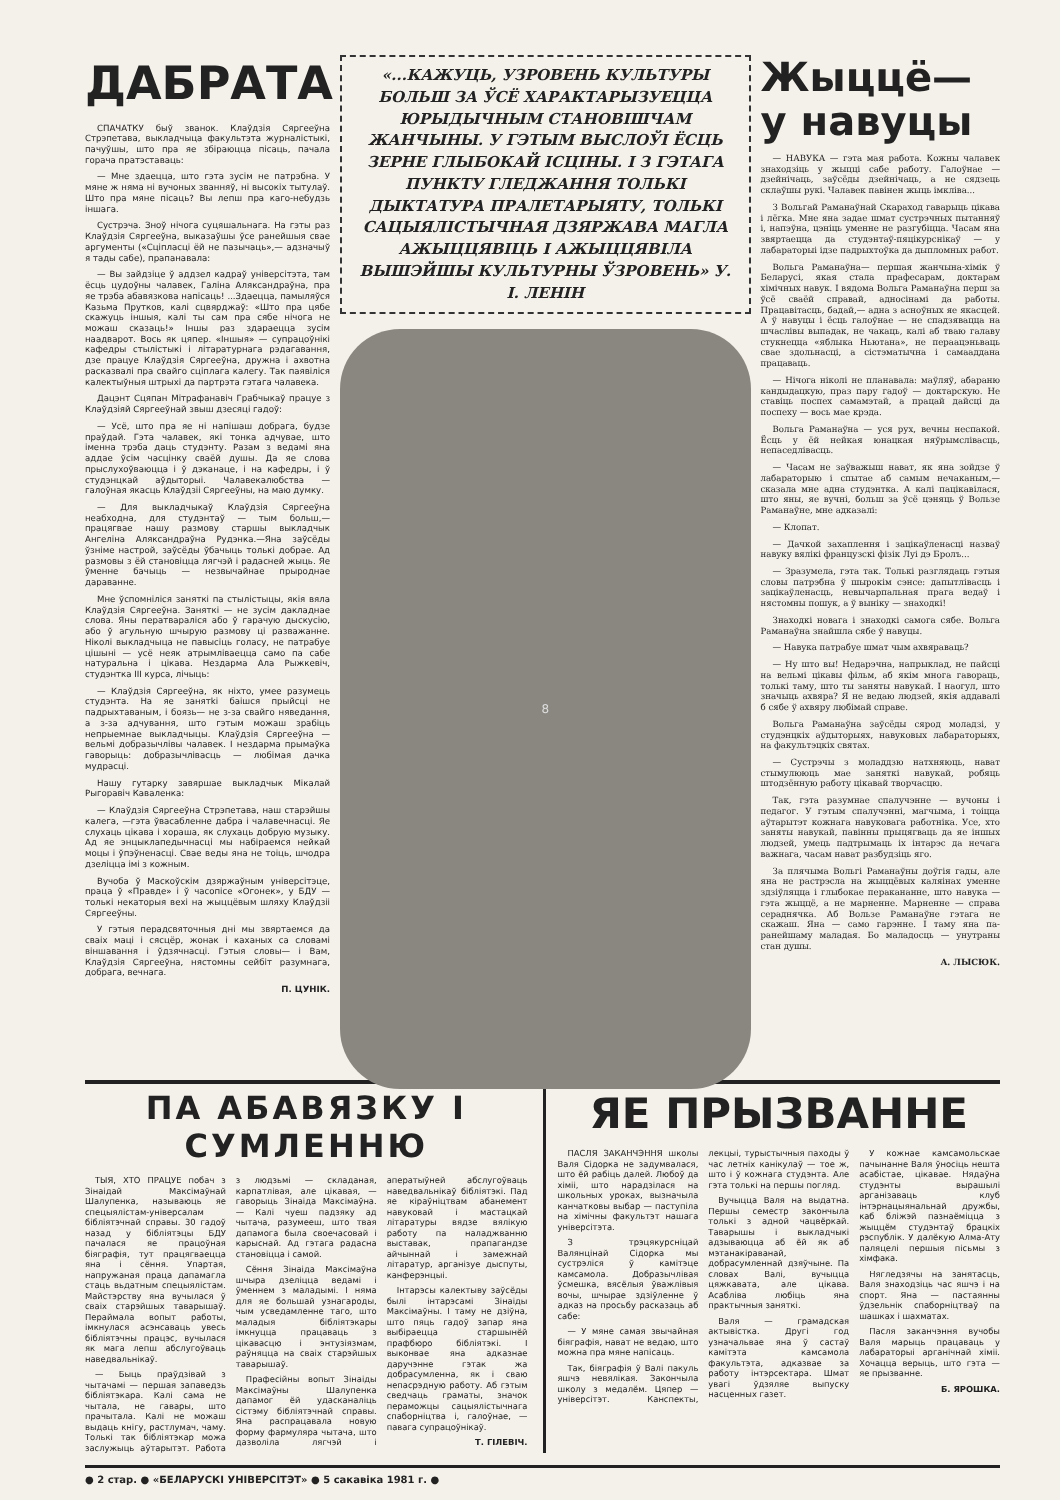ДАБРАТА
СПАЧАТКУ быў званок. Клаўдзія Сяргееўна Стрэпетава, выкладчыца факультэта журналістыкі, пачуўшы, што пра яе збіраюцца пісаць, пачала горача пратэставаць:
— Мне здаецца, што гэта зусім не патрэбна. У мяне ж няма ні вучоных званняў, ні высокіх тытулаў. Што пра мяне пісаць? Вы лепш пра каго-небудзь іншага.
Сустрэча. Зноў нічога суцяшальнага. На гэты раз Клаўдзія Сяргееўна, выказаўшы ўсе ранейшыя свае аргументы («Сціпласці ёй не пазычаць»,— адзначыў я тады сабе), прапанавала:
— Вы зайдзіце ў аддзел кадраў універсітэта, там ёсць цудоўны чалавек, Галіна Аляксандраўна, пра яе трэба абавязкова напісаць! ...Здаецца, памыляўся Казьма Прутков, калі сцвярджаў: «Што пра цябе скажуць іншыя, калі ты сам пра сябе нічога не можаш сказаць!» Іншы раз здараецца зусім наадварот. Вось як цяпер. «Іншыя» — супрацоўнікі кафедры стылістыкі і літаратурнага рэдагавання, дзе працуе Клаўдзія Сяргееўна, дружна і ахвотна расказвалі пра свайго сціплага калегу. Так паявіліся калектыўныя штрыхі да партрэта гэтага чалавека.
Дацэнт Сцяпан Мітрафанавіч Грабчыкаў працуе з Клаўдзіяй Сяргееўнай звыш дзесяці гадоў:
— Усё, што пра яе ні напішаш добрага, будзе праўдай. Гэта чалавек, які тонка адчувае, што іменна трэба даць студэнту. Разам з ведамі яна аддае ўсім часцінку сваёй душы. Да яе слова прыслухоўваюцца і ў дэканаце, і на кафедры, і ў студэнцкай аўдыторыі. Чалавекалюбства — галоўная якасць Клаўдзіі Сяргееўны, на маю думку.
— Для выкладчыкаў Клаўдзія Сяргееўна неабходна, для студэнтаў — тым больш,— працягвае нашу размову старшы выкладчык Ангеліна Аляксандраўна Рудэнка.—Яна заўсёды ўзніме настрой, заўсёды ўбачыць толькі добрае. Ад размовы з ёй становіцца лягчэй і радасней жыць. Яе ўменне бачыць — незвычайнае прыроднае дараванне.
Мне ўспомніліся заняткі па стылістыцы, якія вяла Клаўдзія Сяргееўна. Заняткі — не зусім дакладнае слова. Яны ператвараліся або ў гарачую дыскусію, або ў агульную шчырую размову ці разважанне. Ніколі выкладчыца не павысіць голасу, не патрабуе цішыні — усё неяк атрымліваецца само па сабе натуральна і цікава. Нездарма Ала Рыжкевіч, студэнтка III курса, лічыць:
— Клаўдзія Сяргееўна, як ніхто, умее разумець студэнта. На яе занятkі баішся прыйсці не падрыхтаваным, і боязь— не з-за свайго няведання, а з-за адчування, што гэтым можаш зрабіць непрыемнае выкладчыцы. Клаўдзія Сяргееўна — вельмі добразычлівы чалавек. І нездарма прымаўка гаворыць: добразычлівасць — любімая дачка мудрасці.
Нашу гутарку завяршае выкладчык Мікалай Рыгоравіч Каваленка:
— Клаўдзія Сяргееўна Стрэпетава, наш старэйшы калега, —гэта ўвасабленне дабра і чалавечнасці. Яе слухаць цікава і хораша, як слухаць добрую музыку. Ад яе энцыклапедычнасці мы набіраемся нейкай моцы і ўпэўненасці. Свае веды яна не тоіць, шчодра дзеліцца імі з кожным.
Вучоба ў Маскоўскім дзяржаўным універсітэце, праца ў «Правде» і ў часопісе «Огонек», у БДУ — толькі некаторыя вехі на жыццёвым шляху Клаўдзіі Сяргееўны.
У гэтыя перадсвяточныя дні мы звяртаемся да сваіх маці і сясцёр, жонак і каханых са словамі віншавання і ўдзячнасці. Гэтыя словы— і Вам, Клаўдзія Сяргееўна, нястомны сейбіт разумнага, добрага, вечнага.
П. ЦУНІК.
«...КАЖУЦЬ, УЗРОВЕНЬ КУЛЬТУРЫ БОЛЬШ ЗА ЎСЁ ХАРАКТАРЫЗУЕЦЦА ЮРЫДЫЧНЫМ СТАНОВІШЧАМ ЖАНЧЫНЫ. У ГЭТЫМ ВЫСЛОЎІ ЁСЦЬ ЗЕРНЕ ГЛЫБОКАЙ ІСЦІНЫ. І З ГЭТАГА ПУНКТУ ГЛЕДЖАННЯ ТОЛЬКІ ДЫКТАТУРА ПРАЛЕТАРЫЯТУ, ТОЛЬКІ САЦЫЯЛІСТЫЧНАЯ ДЗЯРЖАВА МАГЛА АЖЫЦЦЯВІЦЬ І АЖЫЦЦЯВІЛА ВЫШЭЙШЫ КУЛЬТУРНЫ ЎЗРОВЕНЬ» У. І. ЛЕНІН
8
Жыццё—
у навуцы
— НАВУКА — гэта мая работа. Кожны чалавек знаходзіць у жыцці сабе работу. Галоўнае — дзейнічаць, заўсёды дзейнічаць, а не сядзець склаўшы рукі. Чалавек павінен жыць імкліва...
З Вольгай Раманаўнай Скараход гаварыць цікава і лёгка. Мне яна задае шмат сустрэчных пытанняў і, напэўна, цэніць уменне не разгубіцца. Часам яна звяртаецца да студэнтаў-пяцікурснікаў — у лабараторыі ідзе падрыхтоўка да дыпломных работ.
Вольга Раманаўна— першая жанчына-хімік ў Беларусі, якая стала прафесарам, доктарам хімічных навук. І вядома Вольга Раманаўна перш за ўсё сваёй справай, адносінамі да работы. Працавітасць, бадай,— адна з асноўных яе якасцей. А ў навуцы і ёсць галоўнае — не спадзявацца на шчаслівы выпадак, не чакаць, калі аб тваю галаву стукнецца «яблыка Ньютана», не пераацэньваць свае здольнасці, а сістэматычна і самааддана працаваць.
— Нічога ніколі не планавала: маўляў, абараню кандыдацкую, праз пару гадоў — доктарскую. Не ставіць поспех самамэтай, а працай дайсці да поспеху — вось мае крэда.
Вольга Раманаўна — уся рух, вечны неспакой. Ёсць у ёй нейкая юнацкая няўрымслівасць, непаседлівасць.
— Часам не заўважыш нават, як яна зойдзе ў лабараторыю і спытае аб самым нечаканым,— сказала мне адна студэнтка. А калі пацікавілася, што яны, яе вучні, больш за ўсё цэняць ў Вользе Раманаўне, мне адказалі:
— Клопат.
— Дачкой захаплення і зацікаўленасці назваў навуку вялікі французскі фізік Луі дэ Бролъ...
— Зразумела, гэта так. Толькі разглядаць гэтыя словы патрэбна ў шырокім сэнсе: дапытлівасць і зацікаўленасць, невычарпальная прага ведаў і нястомны пошук, а ў выніку — знаходкі!
Знаходкі новага і знаходкі самога сябе. Вольга Раманаўна знайшла сябе ў навуцы.
— Навука патрабуе шмат чым ахвяраваць?
— Ну што вы! Недарэчна, напрыклад, не пайсці на вельмі цікавы фільм, аб якім многа гавораць, толькі таму, што ты заняты навукай. І наогул, што значыць ахвяра? Я не ведаю людзей, якія аддавалі б сябе ў ахвяру любімай справе.
Вольга Раманаўна заўсёды сярод моладзі, у студэнцкіх аўдыторыях, навуковых лабараторыях, на факультэцкіх святах.
— Сустрэчы з моладдзю натхняюць, нават стымулююць мае заняткі навукай, робяць штодзённую работу цікавай творчасцю.
Так, гэта разумнае спалучэнне — вучоны і педагог. У гэтым спалучэнні, магчыма, і тоіцца аўтарытэт кожнага навуковага работніка. Усе, хто заняты навукай, павінны прыцягваць да яе іншых людзей, умець падтрымаць іх інтарэс да нечага важнага, часам нават разбудзіць яго.
За плячыма Вольгі Раманаўны доўгія гады, але яна не растрэсла на жыццёвых каляінах уменне здзіўляцца і глыбокае перакананне, што навука — гэта жыццё, а не марненне. Марненне — справа сераднячка. Аб Вользе Раманаўне гэтага не скажаш. Яна — само гарэнне. І таму яна па-ранейшаму маладая. Бо маладосць — унутраны стан душы.
А. ЛЫСЮК.
ПА АБАВЯЗКУ І СУМЛЕННЮ
ТЫЯ, ХТО ПРАЦУЕ побач з Зінаідай Максімаўнай Шалупенка, называюць яе спецыялістам-універсалам бібліятэчнай справы. 30 гадоў назад у бібліятэцы БДУ пачалася яе працоўная біяграфія, тут працягваецца яна і сёння. Упартая, напружаная праца дапамагла стаць вьдатным спецыялістам. Майстэрству яна вучылася ў сваіх старэйшых таварышаў. Пераймала вопыт работы, імкнулася асэнсаваць увесь бібліятэчны працэс, вучылася як мага лепш абслугоўваць наведвальнікаў.
— Быць праўдзівай з чытачамі — першая запаведзь бібліятэкара. Калі сама не чытала, не гавары, што прачытала. Калі не можаш выдаць кнігу, растлумач, чаму. Толькі так бібліятэкар можа заслужыць аўтарытэт. Работа з людзьмі — складаная, карпатлівая, але цікавая, — гаворыць Зінаіда Максімаўна. — Калі чуеш падзяку ад чытача, разумееш, што твая дапамога была своечасовай і карыснай. Ад гэтага радасна становіцца і самой.
Сёння Зінаіда Максімаўна шчыра дзеліцца ведамі і ўменнем з маладымі. І няма для яе большай узнагароды, чым усведамленне таго, што маладыя бібліятэкары імкнуцца працаваць з цікавасцю і энтузіязмам, раўняцца на сваіх старэйшых таварышаў.
Прафесійны вопыт Зінаіды Максімаўны Шалупенка дапамог ёй удасканаліць сістэму бібліятэчнай справы. Яна распрацавала новую форму фармуляра чытача, што дазволіла лягчэй і аператыўней абслугоўваць наведвальнікаў бібліятэкі. Пад яе кіраўніцтвам абанемент навуковай і мастацкай літаратуры вядзе вялікую работу па наладжванню выставак, прапагандзе айчыннай і замежнай літаратур, арганізуе дыспуты, канферэнцыі.
Інтарэсы калектыву заўсёды былі інтарэсамі Зінаіды Максімаўны. І таму не дзіўна, што пяць гадоў запар яна выбіраецца старшынёй прафбюро бібліятэкі. І выконвае яна адказнае даручэнне гэтак жа добрасумленна, як і сваю непасрэдную работу. Аб гэтым сведчаць граматы, значок пераможцы сацыялістычнага спаборніцтва і, галоўнае, — павага супрацоўнікаў.
Т. ГІЛЕВІЧ.
ЯЕ ПРЫЗВАННЕ
ПАСЛЯ ЗАКАНЧЭННЯ школы Валя Сідорка не задумвалася, што ёй рабіць далей. Любоў да хіміі, што нарадзілася на школьных уроках, вызначыла канчатковы выбар — паступіла на хімічны факультэт нашага універсітэта.
З трэцякурсніцай Валянцінай Сідорка мы сустрэліся ў камітэце камсамола. Добразычлівая ўсмешка, вясёлыя ўважлівыя вочы, шчырае здзіўленне ў адказ на просьбу расказаць аб сабе:
— У мяне самая звычайная біяграфія, нават не ведаю, што можна пра мяне напісаць.
Так, біяграфія ў Валі пакуль яшчэ невялікая. Закончыла школу з медалём. Цяпер — універсітэт. Канспекты, лекцыі, турыстычныя паходы ў час летніх канікулаў — тое ж, што і ў кожнага студэнта. Але гэта толькі на першы погляд.
Вучыцца Валя на выдатна. Першы семестр закончыла толькі з адной чацвёркай. Таварышы і выкладчыкі адзываюцца аб ёй як аб мэтанакіраванай, добрасумленнай дзяўчыне. Па словах Валі, вучыцца цяжкавата, але цікава. Асабліва любіць яна практычныя заняткі.
Валя — грамадская актывістка. Другі год узначальвае яна ў састаў камітэта камсамола факультэта, адказвае за работу інтэрсектара. Шмат увагі ўдзяляе выпуску насценных газет.
У кожнае камсамольскае пачынанне Валя ўносіць нешта асабістае, цікавае. Нядаўна студэнты вырашылі арганізаваць клуб інтэрнацыянальнай дружбы, каб бліжэй пазнаёміцца з жыццём студэнтаў брацкіх рэспублік. У далёкую Алма-Ату паляцелі першыя пісьмы з хімфака.
Нягледзячы на занятасць, Валя знаходзіць час яшчэ і на спорт. Яна — пастаянны ўдзельнік спаборніцтваў па шашках і шахматах.
Пасля заканчэння вучобы Валя марыць працаваць у лабараторыі арганічнай хіміі. Хочацца верыць, што гэта — яе прызванне.
Б. ЯРОШКА.
● 2 стар. ● «БЕЛАРУСКІ УНІВЕРСІТЭТ» ● 5 сакавіка 1981 г. ●